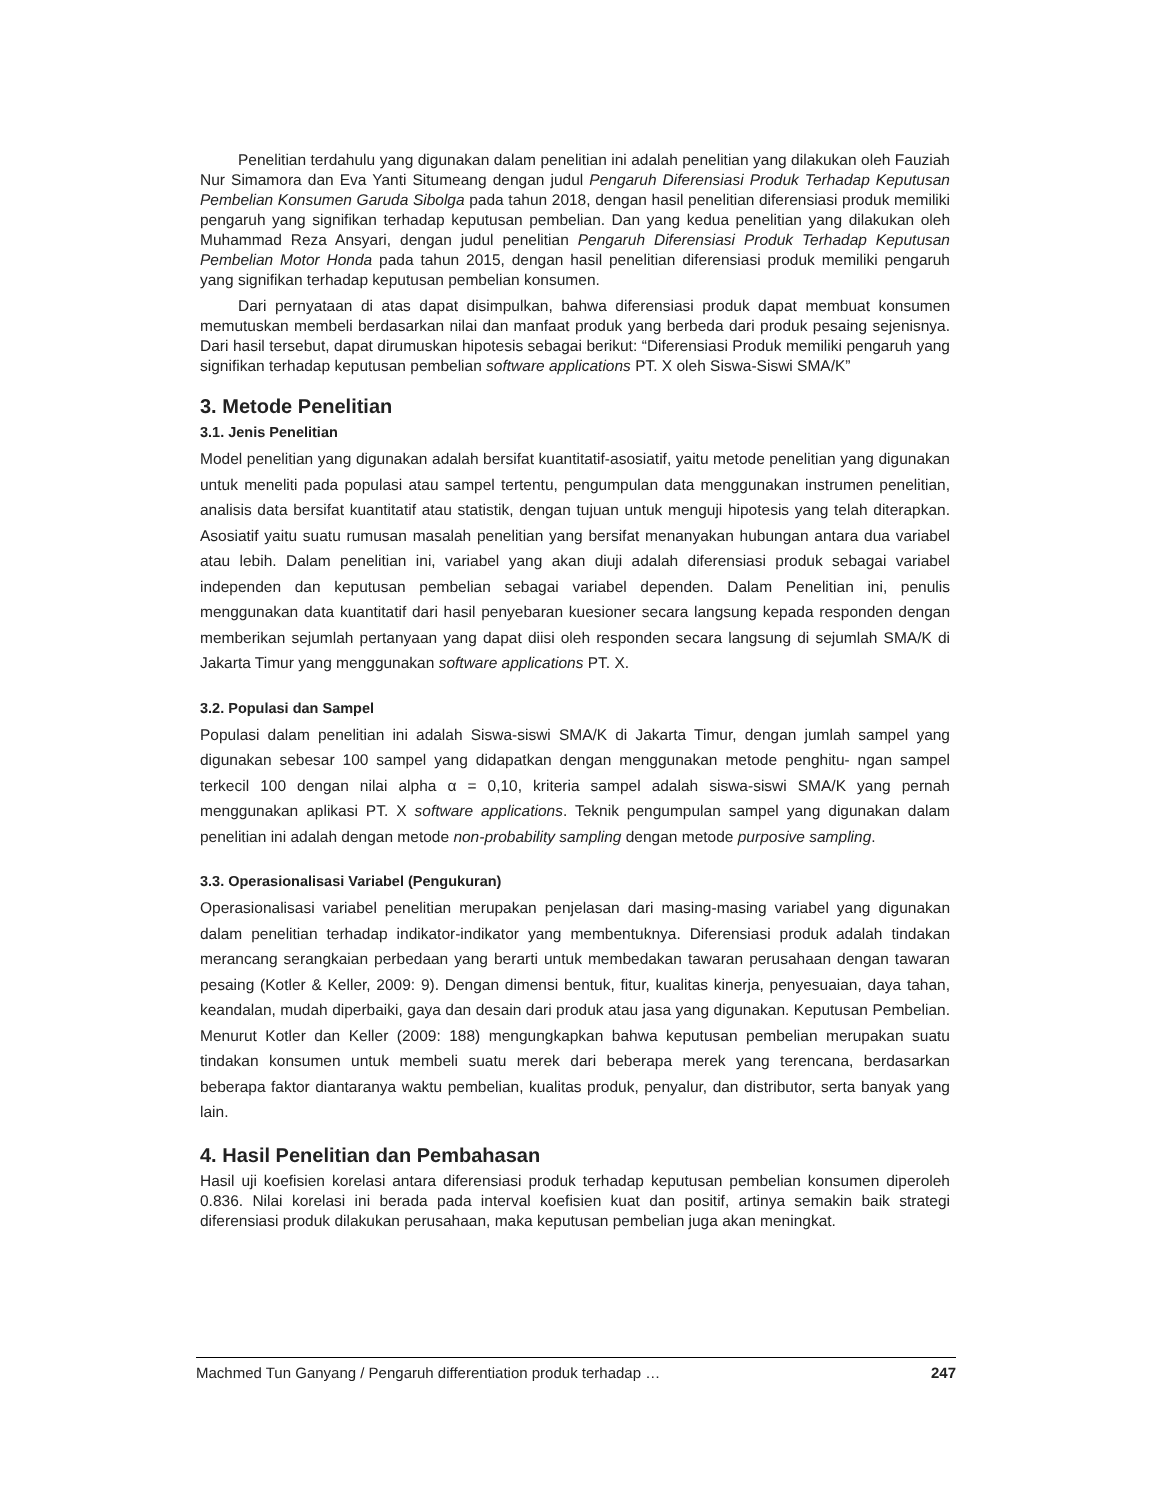Penelitian terdahulu yang digunakan dalam penelitian ini adalah penelitian yang dilakukan oleh Fauziah Nur Simamora dan Eva Yanti Situmeang dengan judul Pengaruh Diferensiasi Produk Terhadap Keputusan Pembelian Konsumen Garuda Sibolga pada tahun 2018, dengan hasil penelitian diferensiasi produk memiliki pengaruh yang signifikan terhadap keputusan pembelian. Dan yang kedua penelitian yang dilakukan oleh Muhammad Reza Ansyari, dengan judul penelitian Pengaruh Diferensiasi Produk Terhadap Keputusan Pembelian Motor Honda pada tahun 2015, dengan hasil penelitian diferensiasi produk memiliki pengaruh yang signifikan terhadap keputusan pembelian konsumen.
Dari pernyataan di atas dapat disimpulkan, bahwa diferensiasi produk dapat membuat konsumen memutuskan membeli berdasarkan nilai dan manfaat produk yang berbeda dari produk pesaing sejenisnya. Dari hasil tersebut, dapat dirumuskan hipotesis sebagai berikut: “Diferensiasi Produk memiliki pengaruh yang signifikan terhadap keputusan pembelian software applications PT. X oleh Siswa-Siswi SMA/K”
3. Metode Penelitian
3.1. Jenis Penelitian
Model penelitian yang digunakan adalah bersifat kuantitatif-asosiatif, yaitu metode penelitian yang digunakan untuk meneliti pada populasi atau sampel tertentu, pengumpulan data menggunakan instrumen penelitian, analisis data bersifat kuantitatif atau statistik, dengan tujuan untuk menguji hipotesis yang telah diterapkan. Asosiatif yaitu suatu rumusan masalah penelitian yang bersifat menanyakan hubungan antara dua variabel atau lebih. Dalam penelitian ini, variabel yang akan diuji adalah diferensiasi produk sebagai variabel independen dan keputusan pembelian sebagai variabel dependen. Dalam Penelitian ini, penulis menggunakan data kuantitatif dari hasil penyebaran kuesioner secara langsung kepada responden dengan memberikan sejumlah pertanyaan yang dapat diisi oleh responden secara langsung di sejumlah SMA/K di Jakarta Timur yang menggunakan software applications PT. X.
3.2. Populasi dan Sampel
Populasi dalam penelitian ini adalah Siswa-siswi SMA/K di Jakarta Timur, dengan jumlah sampel yang digunakan sebesar 100 sampel yang didapatkan dengan menggunakan metode penghitu- ngan sampel terkecil 100 dengan nilai alpha α = 0,10, kriteria sampel adalah siswa-siswi SMA/K yang pernah menggunakan aplikasi PT. X software applications. Teknik pengumpulan sampel yang digunakan dalam penelitian ini adalah dengan metode non-probability sampling dengan metode purposive sampling.
3.3. Operasionalisasi Variabel (Pengukuran)
Operasionalisasi variabel penelitian merupakan penjelasan dari masing-masing variabel yang digunakan dalam penelitian terhadap indikator-indikator yang membentuknya. Diferensiasi produk adalah tindakan merancang serangkaian perbedaan yang berarti untuk membedakan tawaran perusahaan dengan tawaran pesaing (Kotler & Keller, 2009: 9). Dengan dimensi bentuk, fitur, kualitas kinerja, penyesuaian, daya tahan, keandalan, mudah diperbaiki, gaya dan desain dari produk atau jasa yang digunakan. Keputusan Pembelian. Menurut Kotler dan Keller (2009: 188) mengungkapkan bahwa keputusan pembelian merupakan suatu tindakan konsumen untuk membeli suatu merek dari beberapa merek yang terencana, berdasarkan beberapa faktor diantaranya waktu pembelian, kualitas produk, penyalur, dan distributor, serta banyak yang lain.
4. Hasil Penelitian dan Pembahasan
Hasil uji koefisien korelasi antara diferensiasi produk terhadap keputusan pembelian konsumen diperoleh 0.836. Nilai korelasi ini berada pada interval koefisien kuat dan positif, artinya semakin baik strategi diferensiasi produk dilakukan perusahaan, maka keputusan pembelian juga akan meningkat.
Machmed Tun Ganyang / Pengaruh differentiation produk terhadap … 247